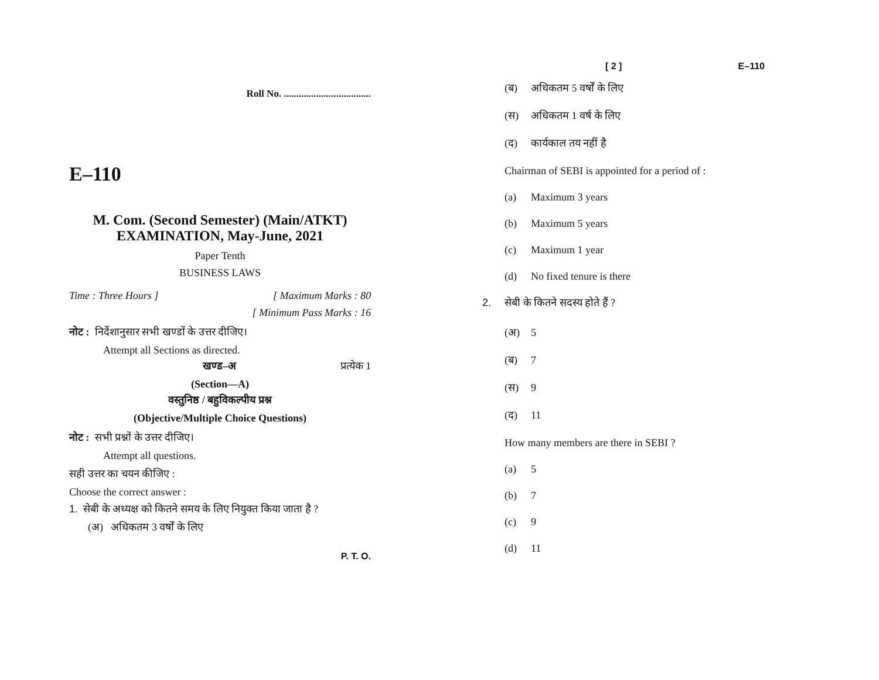Roll No. ...................................
E–110
M. Com. (Second Semester) (Main/ATKT)
EXAMINATION, May-June, 2021
Paper Tenth
BUSINESS LAWS
Time : Three Hours ] [ Maximum Marks : 80
[ Minimum Pass Marks : 16
नोट : निर्देशानुसार सभी खण्डों के उत्तर दीजिए।
Attempt all Sections as directed.
खण्ड–अ प्रत्येक 1
(Section—A)
वस्तुनिष्ठ / बहुविकल्पीय प्रश्न
(Objective/Multiple Choice Questions)
नोट : सभी प्रश्नों के उत्तर दीजिए।
Attempt all questions.
सही उत्तर का चयन कीजिए :
Choose the correct answer :
1. सेबी के अध्यक्ष को कितने समय के लिए नियुक्त किया जाता है ?
(अ) अधिकतम 3 वर्षों के लिए
P. T. O.
[ 2 ] E–110
(ब) अधिकतम 5 वर्षों के लिए
(स) अधिकतम 1 वर्ष के लिए
(द) कार्यकाल तय नहीं है
Chairman of SEBI is appointed for a period of :
(a) Maximum 3 years
(b) Maximum 5 years
(c) Maximum 1 year
(d) No fixed tenure is there
2. सेबी के कितने सदस्य होते हैं ?
(अ) 5
(ब) 7
(स) 9
(द) 11
How many members are there in SEBI ?
(a) 5
(b) 7
(c) 9
(d) 11